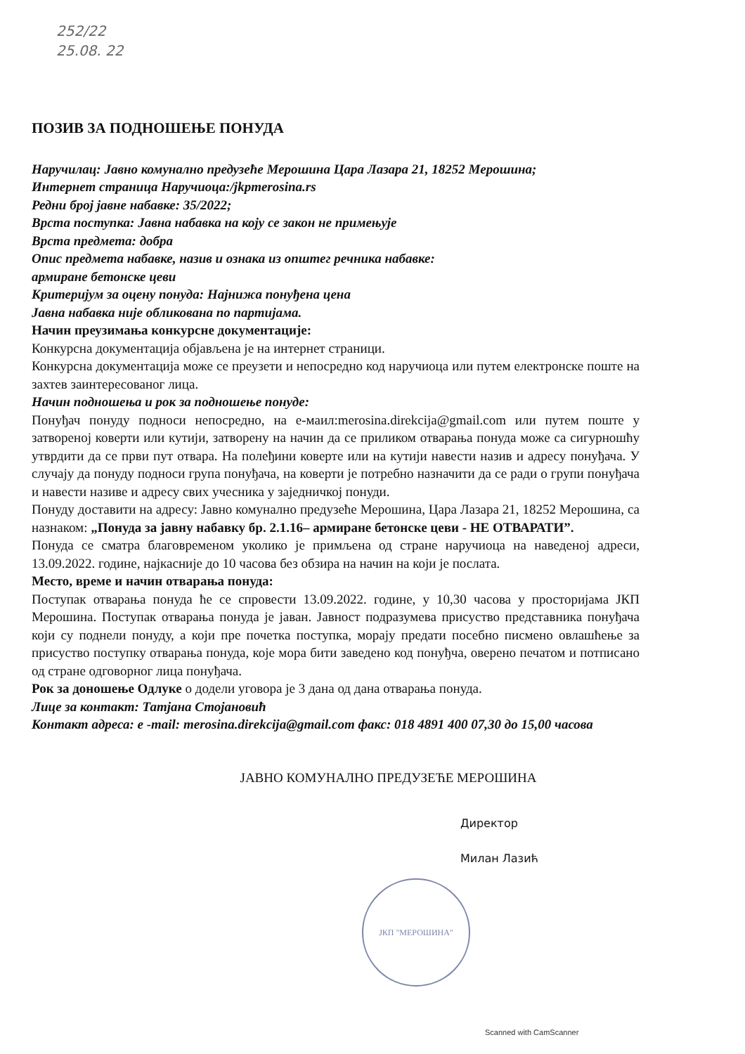252/22
25.08. 22
ЈКП "МЕРОШИНА"
ПОЗИВ ЗА ПОДНОШЕЊЕ ПОНУДА
Наручилац: Јавно комунално предузеће Мерошина Цара Лазара 21, 18252 Мерошина;
Интернет страница Наручиоца:/jkpmerosina.rs
Редни број јавне набавке: 35/2022;
Врста поступка: Јавна набавка на коју се закон не примењује
Врста предмета: добра
Опис предмета набавке, назив и ознака из општег речника набавке:
армиране бетонске цеви
Критеријум за оцену понуда: Најнижа понуђена цена
Јавна набавка није обликована по партијама.
Начин преузимања конкурсне документације:
Конкурсна документација објављена је на интернет страници.
Конкурсна документација може се преузети и непосредно код наручиоца или путем електронске поште на захтев заинтересованог лица.
Начин подношења и рок за подношење понуде:
Понуђач понуду подноси непосредно, на е-маил:merosina.direkcija@gmail.com или путем поште у затвореној коверти или кутији, затворену на начин да се приликом отварања понуда може са сигурношћу утврдити да се први пут отвара. На полеђини коверте или на кутији навести назив и адресу понуђача. У случају да понуду подноси група понуђача, на коверти је потребно назначити да се ради о групи понуђача и навести називе и адресу свих учесника у заједничкој понуди.
Понуду доставити на адресу: Јавно комунално предузеће Мерошина, Цара Лазара 21, 18252 Мерошина, са назнаком: „Понуда за јавну набавку бр. 2.1.16– армиране бетонске цеви - НЕ ОТВАРАТИ”.
Понуда се сматра благовременом уколико је примљена од стране наручиоца на наведеној адреси, 13.09.2022. године, најкасније до 10 часова без обзира на начин на који је послата.
Место, време и начин отварања понуда:
Поступак отварања понуда ће се спровести 13.09.2022. године, у 10,30 часова у просторијама ЈКП Мерошина. Поступак отварања понуда је јаван. Јавност подразумева присуство представника понуђача који су поднели понуду, а који пре почетка поступка, морају предати посебно писмено овлашћење за присуство поступку отварања понуда, које мора бити заведено код понуђча, оверено печатом и потписано од стране одговорног лица понуђача.
Рок за доношење Одлуке о додели уговора је 3 дана од дана отварања понуда.
Лице за контакт: Татјана Стојановић
Контакт адреса: е -mail: merosina.direkcija@gmail.com факс: 018 4891 400 07,30 до 15,00 часова
ЈАВНО КОМУНАЛНО ПРЕДУЗЕЋЕ МЕРОШИНА
Директор
Милан Лазић
Scanned with CamScanner